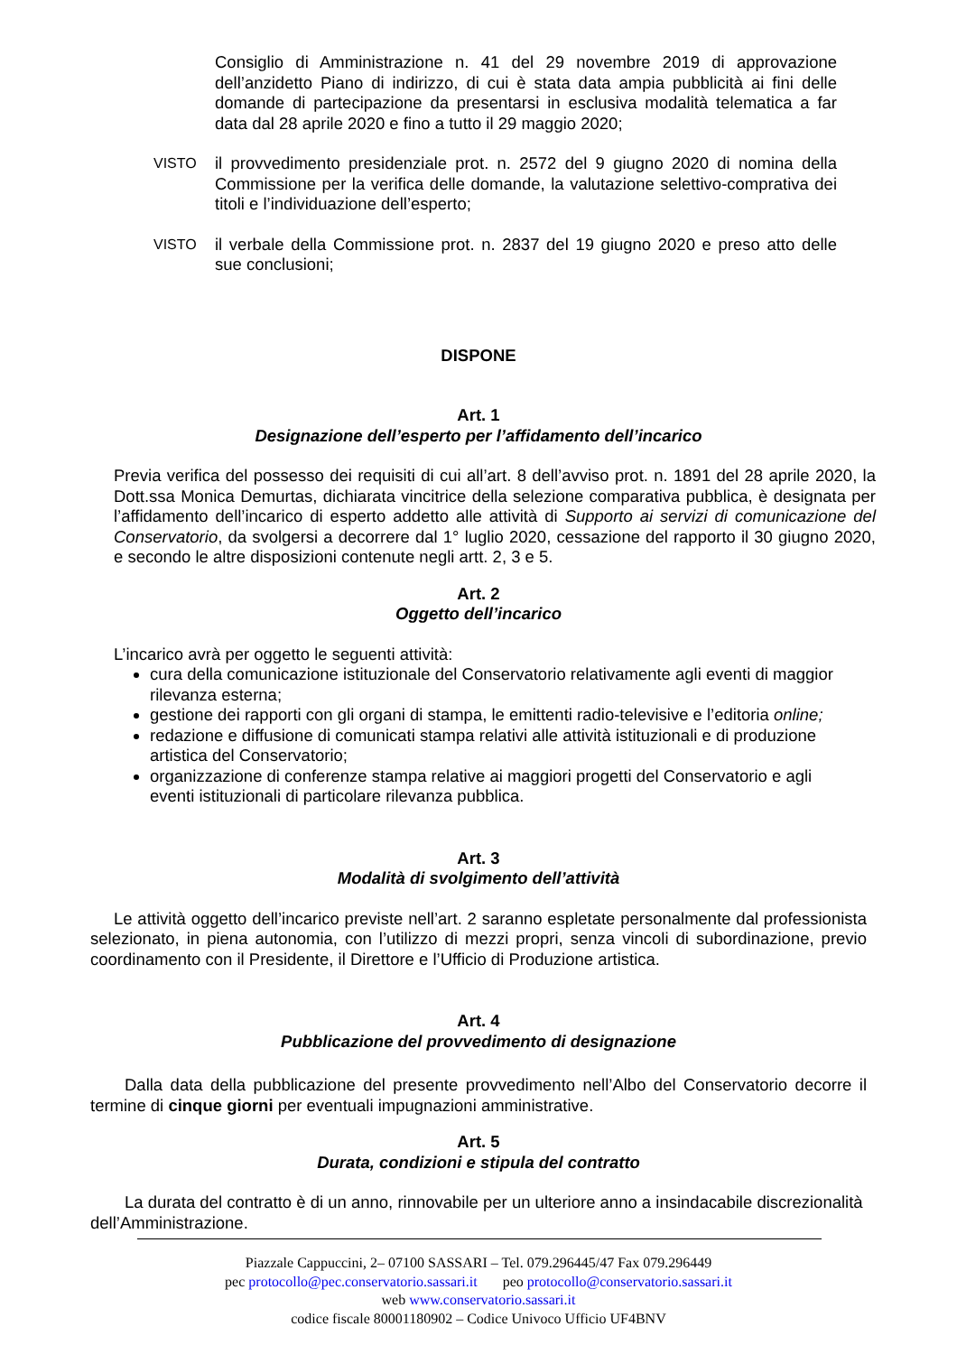Consiglio di Amministrazione n. 41 del 29 novembre 2019 di approvazione dell’anzidetto Piano di indirizzo, di cui è stata data ampia pubblicità ai fini delle domande di partecipazione da presentarsi in esclusiva modalità telematica a far data dal 28 aprile 2020 e fino a tutto il 29 maggio 2020;
VISTO
il provvedimento presidenziale prot. n. 2572 del 9 giugno 2020 di nomina della Commissione per la verifica delle domande, la valutazione selettivo-comprativa dei titoli e l’individuazione dell’esperto;
VISTO
il verbale della Commissione prot. n. 2837 del 19 giugno 2020 e preso atto delle sue conclusioni;
DISPONE
Art. 1
Designazione dell’esperto per l’affidamento dell’incarico
Previa verifica del possesso dei requisiti di cui all’art. 8 dell’avviso prot. n. 1891 del 28 aprile 2020, la Dott.ssa Monica Demurtas, dichiarata vincitrice della selezione comparativa pubblica, è designata per l’affidamento dell’incarico di esperto addetto alle attività di Supporto ai servizi di comunicazione del Conservatorio, da svolgersi a decorrere dal 1° luglio 2020, cessazione del rapporto il 30 giugno 2020, e secondo le altre disposizioni contenute negli artt. 2, 3 e 5.
Art. 2
Oggetto dell’incarico
L’incarico avrà per oggetto le seguenti attività:
cura della comunicazione istituzionale del Conservatorio relativamente agli eventi di maggior rilevanza esterna;
gestione dei rapporti con gli organi di stampa, le emittenti radio-televisive e l’editoria online;
redazione e diffusione di comunicati stampa relativi alle attività istituzionali e di produzione artistica del Conservatorio;
organizzazione di conferenze stampa relative ai maggiori progetti del Conservatorio e agli eventi istituzionali di particolare rilevanza pubblica.
Art. 3
Modalità di svolgimento dell’attività
Le attività oggetto dell’incarico previste nell’art. 2 saranno espletate personalmente dal professionista selezionato, in piena autonomia, con l’utilizzo di mezzi propri, senza vincoli di subordinazione, previo coordinamento con il Presidente, il Direttore e l’Ufficio di Produzione artistica.
Art. 4
Pubblicazione del provvedimento di designazione
Dalla data della pubblicazione del presente provvedimento nell’Albo del Conservatorio decorre il termine di cinque giorni per eventuali impugnazioni amministrative.
Art. 5
Durata, condizioni e stipula del contratto
La durata del contratto è di un anno, rinnovabile per un ulteriore anno a insindacabile discrezionalità dell’Amministrazione.
Piazzale Cappuccini, 2– 07100 SASSARI – Tel. 079.296445/47 Fax 079.296449
pec protocollo@pec.conservatorio.sassari.it peo protocollo@conservatorio.sassari.it
web www.conservatorio.sassari.it
codice fiscale 80001180902 – Codice Univoco Ufficio UF4BNV